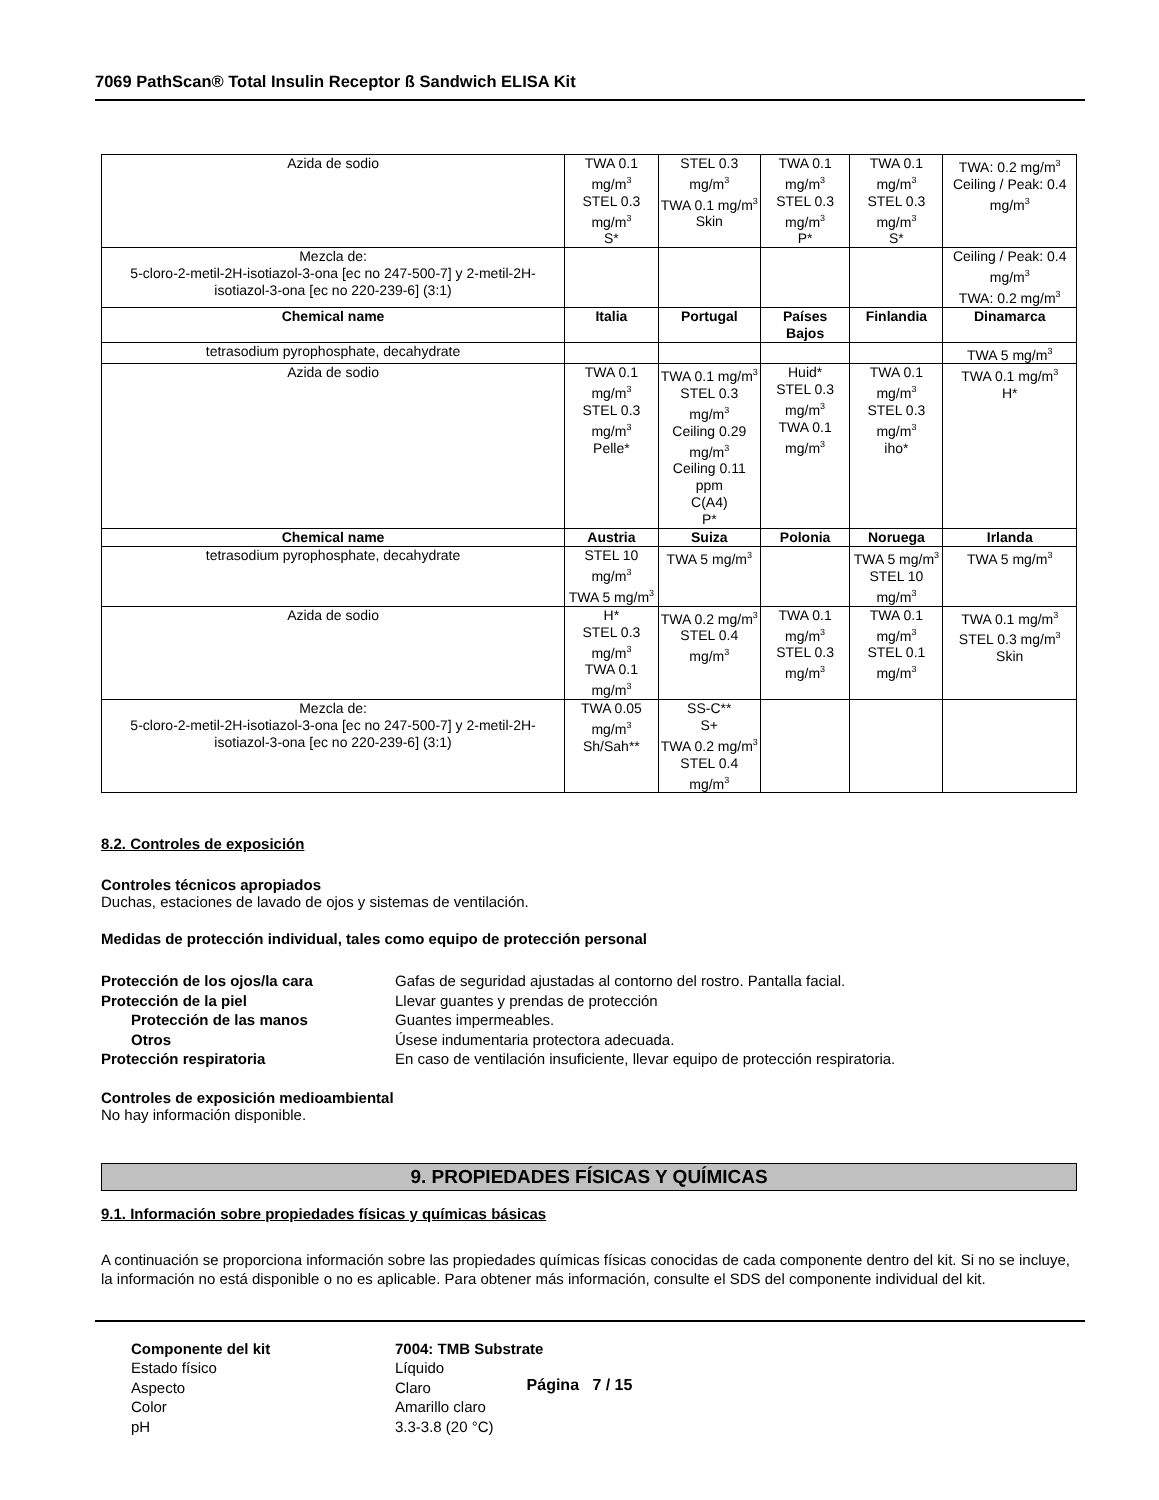7069 PathScan® Total Insulin Receptor ß Sandwich ELISA Kit
| Azida de sodio | TWA 0.1 mg/m<sup>3</sup> STEL 0.3 mg/m<sup>3</sup> S* | STEL 0.3 mg/m<sup>3</sup> TWA 0.1 mg/m<sup>3</sup> Skin | TWA 0.1 mg/m<sup>3</sup> STEL 0.3 mg/m<sup>3</sup> P* | TWA 0.1 mg/m<sup>3</sup> STEL 0.3 mg/m<sup>3</sup> S* | TWA: 0.2 mg/m<sup>3</sup> Ceiling / Peak: 0.4 mg/m<sup>3</sup> |
| Mezcla de: 5-cloro-2-metil-2H-isotiazol-3-ona [ec no 247-500-7] y 2-metil-2H-isotiazol-3-ona [ec no 220-239-6] (3:1) | | | | | Ceiling / Peak: 0.4 mg/m<sup>3</sup> TWA: 0.2 mg/m<sup>3</sup> |
| Chemical name | Italia | Portugal | Países Bajos | Finlandia | Dinamarca |
| tetrasodium pyrophosphate, decahydrate | | | | | TWA 5 mg/m<sup>3</sup> |
| Azida de sodio | TWA 0.1 mg/m<sup>3</sup> STEL 0.3 mg/m<sup>3</sup> Pelle* | TWA 0.1 mg/m<sup>3</sup> STEL 0.3 mg/m<sup>3</sup> Ceiling 0.29 mg/m<sup>3</sup> Ceiling 0.11 ppm C(A4) P* | Huid* STEL 0.3 mg/m<sup>3</sup> TWA 0.1 mg/m<sup>3</sup> | TWA 0.1 mg/m<sup>3</sup> STEL 0.3 mg/m<sup>3</sup> iho* | TWA 0.1 mg/m<sup>3</sup> H* |
| Chemical name | Austria | Suiza | Polonia | Noruega | Irlanda |
| tetrasodium pyrophosphate, decahydrate | STEL 10 mg/m<sup>3</sup> TWA 5 mg/m<sup>3</sup> | TWA 5 mg/m<sup>3</sup> | | TWA 5 mg/m<sup>3</sup> STEL 10 mg/m<sup>3</sup> | TWA 5 mg/m<sup>3</sup> |
| Azida de sodio | H* STEL 0.3 mg/m<sup>3</sup> TWA 0.1 mg/m<sup>3</sup> | TWA 0.2 mg/m<sup>3</sup> STEL 0.4 mg/m<sup>3</sup> | TWA 0.1 mg/m<sup>3</sup> STEL 0.3 mg/m<sup>3</sup> | TWA 0.1 mg/m<sup>3</sup> STEL 0.1 mg/m<sup>3</sup> | TWA 0.1 mg/m<sup>3</sup> STEL 0.3 mg/m<sup>3</sup> Skin |
| Mezcla de: 5-cloro-2-metil-2H-isotiazol-3-ona [ec no 247-500-7] y 2-metil-2H-isotiazol-3-ona [ec no 220-239-6] (3:1) | TWA 0.05 mg/m<sup>3</sup> Sh/Sah** | SS-C** S+ TWA 0.2 mg/m<sup>3</sup> STEL 0.4 mg/m<sup>3</sup> | | | |
8.2. Controles de exposición
Controles técnicos apropiados
Duchas, estaciones de lavado de ojos y sistemas de ventilación.
Medidas de protección individual, tales como equipo de protección personal
Protección de los ojos/la cara Gafas de seguridad ajustadas al contorno del rostro. Pantalla facial. Protección de la piel Llevar guantes y prendas de protección Protección de las manos Guantes impermeables. Otros Úsese indumentaria protectora adecuada. Protección respiratoria En caso de ventilación insuficiente, llevar equipo de protección respiratoria.
Controles de exposición medioambiental
No hay información disponible.
9. PROPIEDADES FÍSICAS Y QUÍMICAS
9.1. Información sobre propiedades físicas y químicas básicas
A continuación se proporciona información sobre las propiedades químicas físicas conocidas de cada componente dentro del kit. Si no se incluye, la información no está disponible o no es aplicable. Para obtener más información, consulte el SDS del componente individual del kit.
Componente del kit 7004: TMB Substrate Estado físico Líquido Aspecto Claro Color Amarillo claro pH 3.3-3.8 (20 °C)
Página 7 / 15